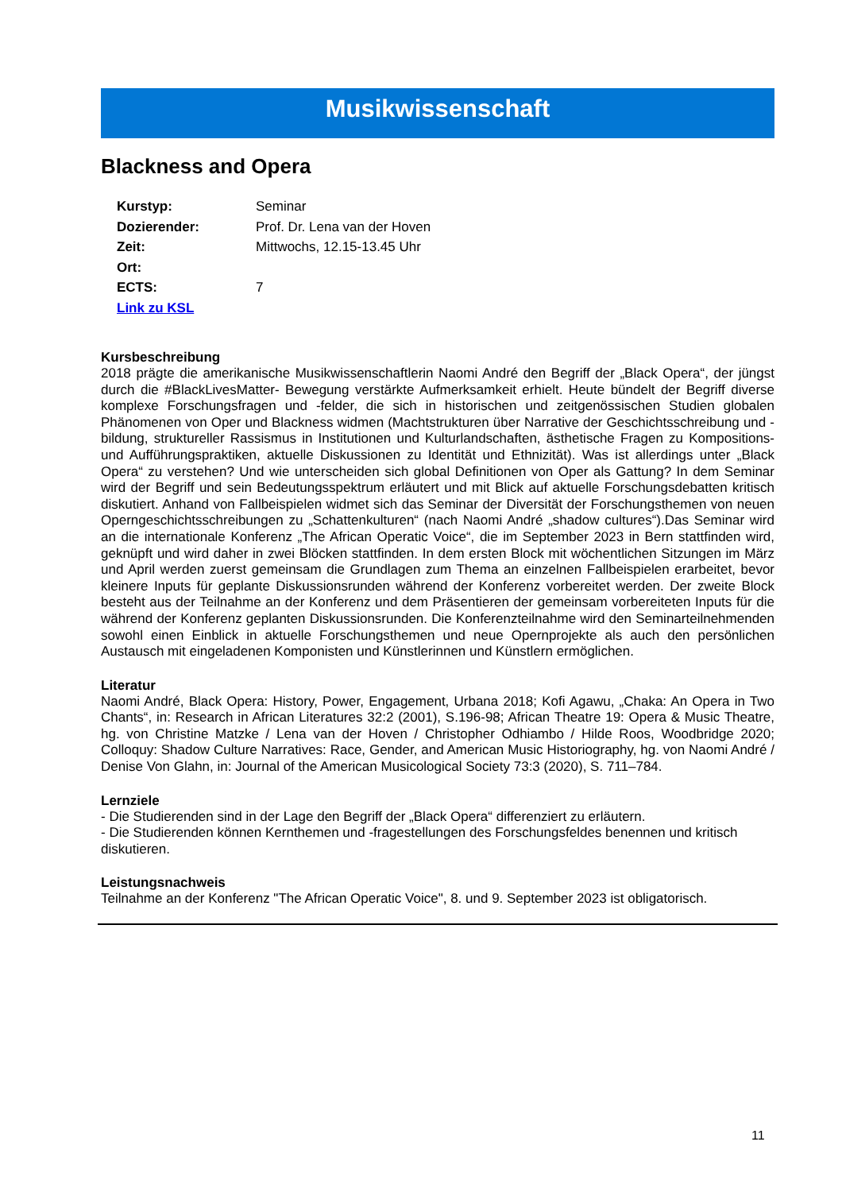Musikwissenschaft
Blackness and Opera
Kurstyp: Seminar
Dozierender: Prof. Dr. Lena van der Hoven
Zeit: Mittwochs, 12.15-13.45 Uhr
Ort:
ECTS: 7
Link zu KSL
Kursbeschreibung
2018 prägte die amerikanische Musikwissenschaftlerin Naomi André den Begriff der „Black Opera“, der jüngst durch die #BlackLivesMatter- Bewegung verstärkte Aufmerksamkeit erhielt. Heute bündelt der Begriff diverse komplexe Forschungsfragen und -felder, die sich in historischen und zeitgenössischen Studien globalen Phänomenen von Oper und Blackness widmen (Machtstrukturen über Narrative der Geschichtsschreibung und -bildung, struktureller Rassismus in Institutionen und Kulturlandschaften, ästhetische Fragen zu Kompositions- und Aufführungspraktiken, aktuelle Diskussionen zu Identität und Ethnizität). Was ist allerdings unter „Black Opera“ zu verstehen? Und wie unterscheiden sich global Definitionen von Oper als Gattung? In dem Seminar wird der Begriff und sein Bedeutungsspektrum erläutert und mit Blick auf aktuelle Forschungsdebatten kritisch diskutiert. Anhand von Fallbeispielen widmet sich das Seminar der Diversität der Forschungsthemen von neuen Operngeschichtsschreibungen zu „Schattenkulturen“ (nach Naomi André „shadow cultures“).Das Seminar wird an die internationale Konferenz „The African Operatic Voice“, die im September 2023 in Bern stattfinden wird, geknüpft und wird daher in zwei Blöcken stattfinden. In dem ersten Block mit wöchentlichen Sitzungen im März und April werden zuerst gemeinsam die Grundlagen zum Thema an einzelnen Fallbeispielen erarbeitet, bevor kleinere Inputs für geplante Diskussionsrunden während der Konferenz vorbereitet werden. Der zweite Block besteht aus der Teilnahme an der Konferenz und dem Präsentieren der gemeinsam vorbereiteten Inputs für die während der Konferenz geplanten Diskussionsrunden. Die Konferenzteilnahme wird den Seminarteilnehmenden sowohl einen Einblick in aktuelle Forschungsthemen und neue Opernprojekte als auch den persönlichen Austausch mit eingeladenen Komponisten und Künstlerinnen und Künstlern ermöglichen.
Literatur
Naomi André, Black Opera: History, Power, Engagement, Urbana 2018; Kofi Agawu, „Chaka: An Opera in Two Chants“, in: Research in African Literatures 32:2 (2001), S.196-98; African Theatre 19: Opera & Music Theatre, hg. von Christine Matzke / Lena van der Hoven / Christopher Odhiambo / Hilde Roos, Woodbridge 2020; Colloquy: Shadow Culture Narratives: Race, Gender, and American Music Historiography, hg. von Naomi André / Denise Von Glahn, in: Journal of the American Musicological Society 73:3 (2020), S. 711–784.
Lernziele
- Die Studierenden sind in der Lage den Begriff der „Black Opera“ differenziert zu erläutern.
- Die Studierenden können Kernthemen und -fragestellungen des Forschungsfeldes benennen und kritisch diskutieren.
Leistungsnachweis
Teilnahme an der Konferenz "The African Operatic Voice", 8. und 9. September 2023 ist obligatorisch.
11